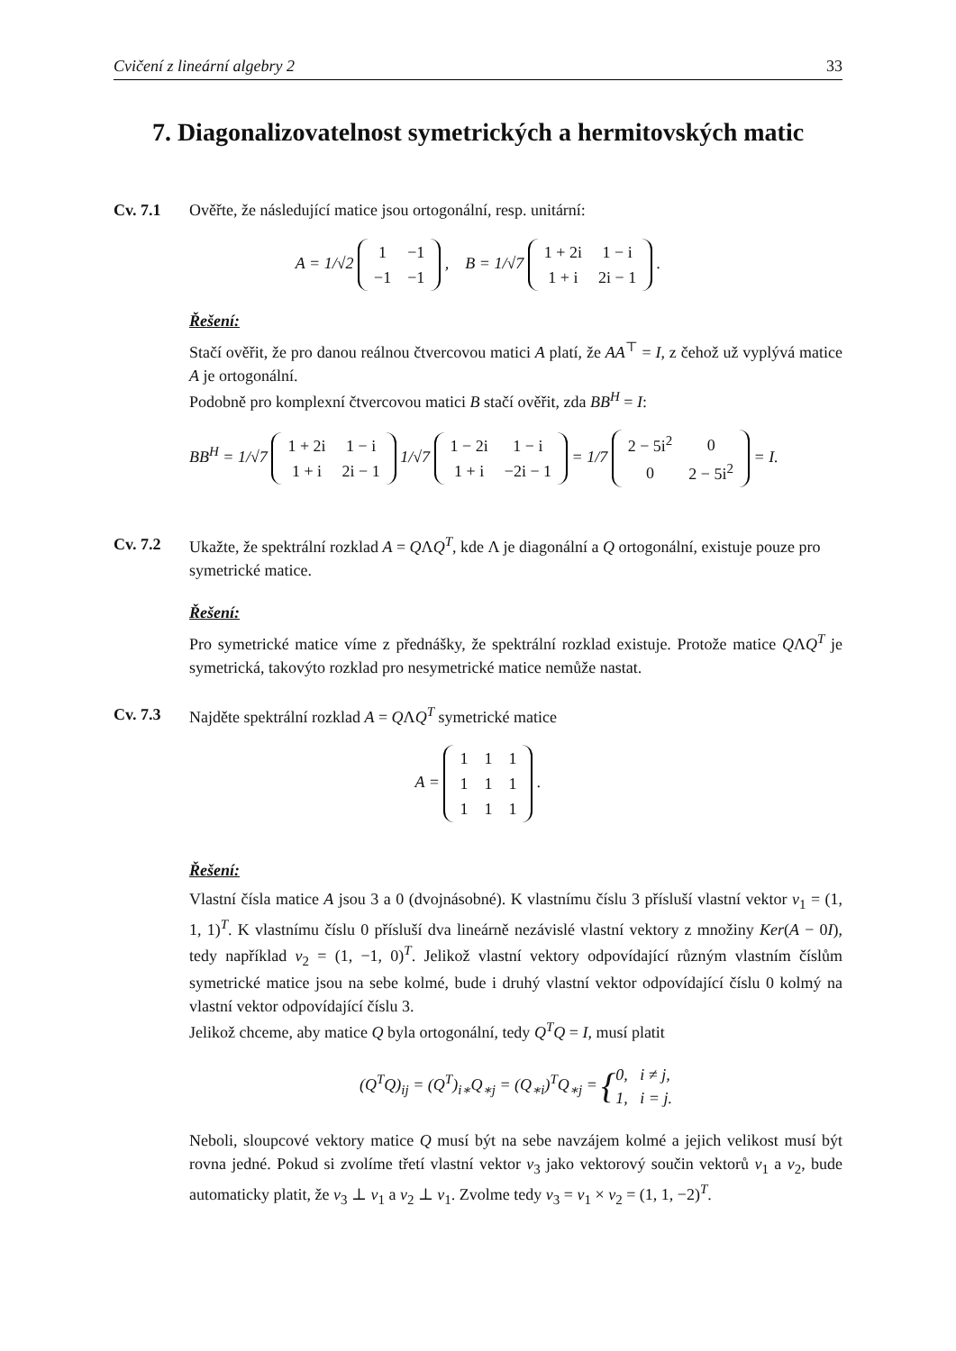Cvičení z lineární algebry 2 33
7. Diagonalizovatelnost symetrických a hermitovských matic
Cv. 7.1 Ověřte, že následující matice jsou ortogonální, resp. unitární:
A = 1/√2
| 1 | −1 |
| −1 | −1 |
, B = 1/√7
| 1 + 2i | 1 − i |
| 1 + i | 2i − 1 |
.
Řešení:
Stačí ověřit, že pro danou reálnou čtvercovou matici A platí, že AA<sup>⊤</sup> = I, z čehož už vyplývá matice A je ortogonální.
Podobně pro komplexní čtvercovou matici B stačí ověřit, zda BB<sup>H</sup> = I:
BB<sup>H</sup> = 1/√7
| 1 + 2i | 1 − i |
| 1 + i | 2i − 1 |
1/√7
| 1 − 2i | 1 − i |
| 1 + i | −2i − 1 |
= 1/7
| 2 − 5i<sup>2</sup> | 0 |
| 0 | 2 − 5i<sup>2</sup> |
= I.
Cv. 7.2 Ukažte, že spektrální rozklad A = QΛQ<sup>T</sup>, kde Λ je diagonální a Q ortogonální, existuje pouze pro symetrické matice.
Řešení:
Pro symetrické matice víme z přednášky, že spektrální rozklad existuje. Protože matice QΛQ<sup>T</sup> je symetrická, takovýto rozklad pro nesymetrické matice nemůže nastat.
Cv. 7.3 Najděte spektrální rozklad A = QΛQ<sup>T</sup> symetrické matice
A =
| 1 | 1 | 1 |
| 1 | 1 | 1 |
| 1 | 1 | 1 |
.
Řešení:
Vlastní čísla matice A jsou 3 a 0 (dvojnásobné). K vlastnímu číslu 3 přísluší vlastní vektor v<sub>1</sub> = (1, 1, 1)<sup>T</sup>. K vlastnímu číslu 0 přísluší dva lineárně nezávislé vlastní vektory z množiny Ker(A − 0I), tedy například v<sub>2</sub> = (1, −1, 0)<sup>T</sup>. Jelikož vlastní vektory odpovídající různým vlastním číslům symetrické matice jsou na sebe kolmé, bude i druhý vlastní vektor odpovídající číslu 0 kolmý na vlastní vektor odpovídající číslu 3.
Jelikož chceme, aby matice Q byla ortogonální, tedy Q<sup>T</sup>Q = I, musí platit
(Q<sup>T</sup>Q)<sub>ij</sub> = (Q<sup>T</sup>)<sub>i∗</sub>Q<sub>∗j</sub> = (Q<sub>∗i</sub>)<sup>T</sup>Q<sub>∗j</sub> = {0, i ≠ j,
1, i = j.
Neboli, sloupcové vektory matice Q musí být na sebe navzájem kolmé a jejich velikost musí být rovna jedné. Pokud si zvolíme třetí vlastní vektor v<sub>3</sub> jako vektorový součin vektorů v<sub>1</sub> a v<sub>2</sub>, bude automaticky platit, že v<sub>3</sub> ⊥ v<sub>1</sub> a v<sub>2</sub> ⊥ v<sub>1</sub>. Zvolme tedy v<sub>3</sub> = v<sub>1</sub> × v<sub>2</sub> = (1, 1, −2)<sup>T</sup>.